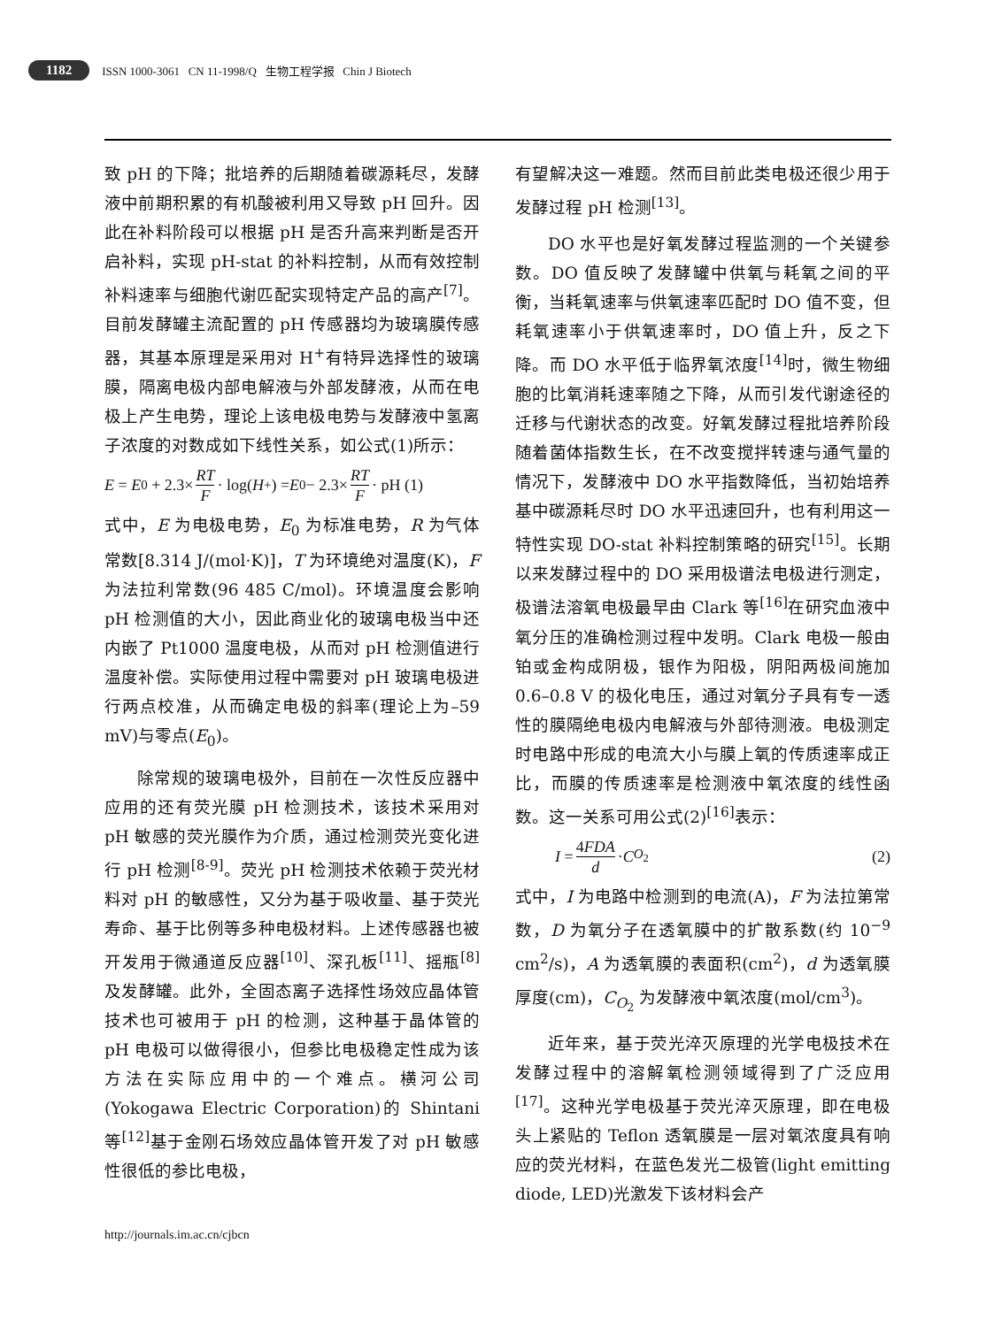1182 ISSN 1000-3061 CN 11-1998/Q 生物工程学报 Chin J Biotech
致 pH 的下降；批培养的后期随着碳源耗尽，发酵液中前期积累的有机酸被利用又导致 pH 回升。因此在补料阶段可以根据 pH 是否升高来判断是否开启补料，实现 pH-stat 的补料控制，从而有效控制补料速率与细胞代谢匹配实现特定产品的高产<sup>[7]</sup>。目前发酵罐主流配置的 pH 传感器均为玻璃膜传感器，其基本原理是采用对 H<sup>+</sup>有特异选择性的玻璃膜，隔离电极内部电解液与外部发酵液，从而在电极上产生电势，理论上该电极电势与发酵液中氢离子浓度的对数成如下线性关系，如公式(1)所示：
E = E<sub>0</sub> + 2.3× RT F · log(H<sup>+</sup>) = E<sub>0</sub> − 2.3× RT F · pH (1)
式中，E 为电极电势，E<sub>0</sub> 为标准电势，R 为气体常数[8.314 J/(mol·K)]，T 为环境绝对温度(K)，F 为法拉利常数(96 485 C/mol)。环境温度会影响 pH 检测值的大小，因此商业化的玻璃电极当中还内嵌了 Pt1000 温度电极，从而对 pH 检测值进行温度补偿。实际使用过程中需要对 pH 玻璃电极进行两点校准，从而确定电极的斜率(理论上为–59 mV)与零点(E<sub>0</sub>)。
除常规的玻璃电极外，目前在一次性反应器中应用的还有荧光膜 pH 检测技术，该技术采用对 pH 敏感的荧光膜作为介质，通过检测荧光变化进行 pH 检测<sup>[8-9]</sup>。荧光 pH 检测技术依赖于荧光材料对 pH 的敏感性，又分为基于吸收量、基于荧光寿命、基于比例等多种电极材料。上述传感器也被开发用于微通道反应器<sup>[10]</sup>、深孔板<sup>[11]</sup>、摇瓶<sup>[8]</sup>及发酵罐。此外，全固态离子选择性场效应晶体管技术也可被用于 pH 的检测，这种基于晶体管的 pH 电极可以做得很小，但参比电极稳定性成为该方法在实际应用中的一个难点。横河公司(Yokogawa Electric Corporation)的 Shintani 等<sup>[12]</sup>基于金刚石场效应晶体管开发了对 pH 敏感性很低的参比电极，
有望解决这一难题。然而目前此类电极还很少用于发酵过程 pH 检测<sup>[13]</sup>。
DO 水平也是好氧发酵过程监测的一个关键参数。DO 值反映了发酵罐中供氧与耗氧之间的平衡，当耗氧速率与供氧速率匹配时 DO 值不变，但耗氧速率小于供氧速率时，DO 值上升，反之下降。而 DO 水平低于临界氧浓度<sup>[14]</sup>时，微生物细胞的比氧消耗速率随之下降，从而引发代谢途径的迁移与代谢状态的改变。好氧发酵过程批培养阶段随着菌体指数生长，在不改变搅拌转速与通气量的情况下，发酵液中 DO 水平指数降低，当初始培养基中碳源耗尽时 DO 水平迅速回升，也有利用这一特性实现 DO-stat 补料控制策略的研究<sup>[15]</sup>。长期以来发酵过程中的 DO 采用极谱法电极进行测定，极谱法溶氧电极最早由 Clark 等<sup>[16]</sup>在研究血液中氧分压的准确检测过程中发明。Clark 电极一般由铂或金构成阴极，银作为阳极，阴阳两极间施加 0.6–0.8 V 的极化电压，通过对氧分子具有专一透性的膜隔绝电极内电解液与外部待测液。电极测定时电路中形成的电流大小与膜上氧的传质速率成正比，而膜的传质速率是检测液中氧浓度的线性函数。这一关系可用公式(2)<sup>[16]</sup>表示：
I = 4FDA d · C<sub>O<sub>2</sub></sub> (2)
式中，I 为电路中检测到的电流(A)，F 为法拉第常数，D 为氧分子在透氧膜中的扩散系数(约 10<sup>−9</sup> cm<sup>2</sup>/s)，A 为透氧膜的表面积(cm<sup>2</sup>)，d 为透氧膜厚度(cm)，C<sub>O<sub>2</sub></sub> 为发酵液中氧浓度(mol/cm<sup>3</sup>)。
近年来，基于荧光淬灭原理的光学电极技术在发酵过程中的溶解氧检测领域得到了广泛应用<sup>[17]</sup>。这种光学电极基于荧光淬灭原理，即在电极头上紧贴的 Teflon 透氧膜是一层对氧浓度具有响应的荧光材料，在蓝色发光二极管(light emitting diode, LED)光激发下该材料会产
http://journals.im.ac.cn/cjbcn